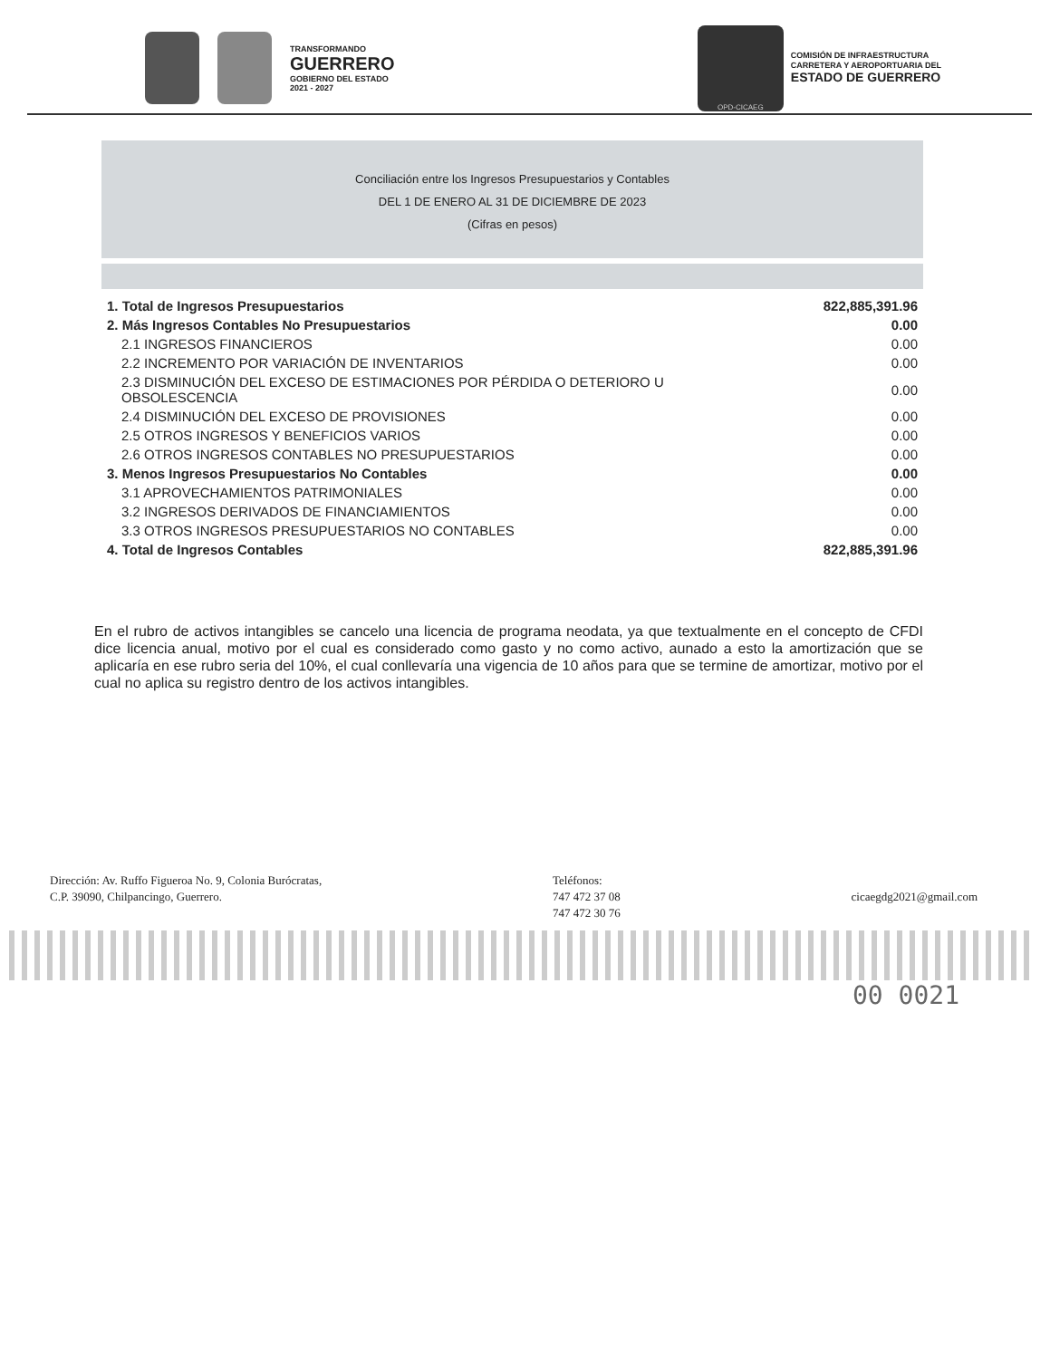TRANSFORMANDO
GUERRERO
GOBIERNO DEL ESTADO
2021 - 2027
OPD-CICAEG
COMISIÓN DE INFRAESTRUCTURA
CARRETERA Y AEROPORTUARIA DEL
ESTADO DE GUERRERO
Conciliación entre los Ingresos Presupuestarios y Contables
DEL 1 DE ENERO AL 31 DE DICIEMBRE DE 2023
(Cifras en pesos)
| 1. Total de Ingresos Presupuestarios | 822,885,391.96 |
| 2. Más Ingresos Contables No Presupuestarios | 0.00 |
| 2.1 INGRESOS FINANCIEROS | 0.00 |
| 2.2 INCREMENTO POR VARIACIÓN DE INVENTARIOS | 0.00 |
| 2.3 DISMINUCIÓN DEL EXCESO DE ESTIMACIONES POR PÉRDIDA O DETERIORO U OBSOLESCENCIA | 0.00 |
| 2.4 DISMINUCIÓN DEL EXCESO DE PROVISIONES | 0.00 |
| 2.5 OTROS INGRESOS Y BENEFICIOS VARIOS | 0.00 |
| 2.6 OTROS INGRESOS CONTABLES NO PRESUPUESTARIOS | 0.00 |
| 3. Menos Ingresos Presupuestarios No Contables | 0.00 |
| 3.1 APROVECHAMIENTOS PATRIMONIALES | 0.00 |
| 3.2 INGRESOS DERIVADOS DE FINANCIAMIENTOS | 0.00 |
| 3.3 OTROS INGRESOS PRESUPUESTARIOS NO CONTABLES | 0.00 |
| 4. Total de Ingresos Contables | 822,885,391.96 |
En el rubro de activos intangibles se cancelo una licencia de programa neodata, ya que textualmente en el concepto de CFDI dice licencia anual, motivo por el cual es considerado como gasto y no como activo, aunado a esto la amortización que se aplicaría en ese rubro seria del 10%, el cual conllevaría una vigencia de 10 años para que se termine de amortizar, motivo por el cual no aplica su registro dentro de los activos intangibles.
Dirección: Av. Ruffo Figueroa No. 9, Colonia Burócratas,
C.P. 39090, Chilpancingo, Guerrero.
Teléfonos:
747 472 37 08
747 472 30 76
cicaegdg2021@gmail.com
00 0021